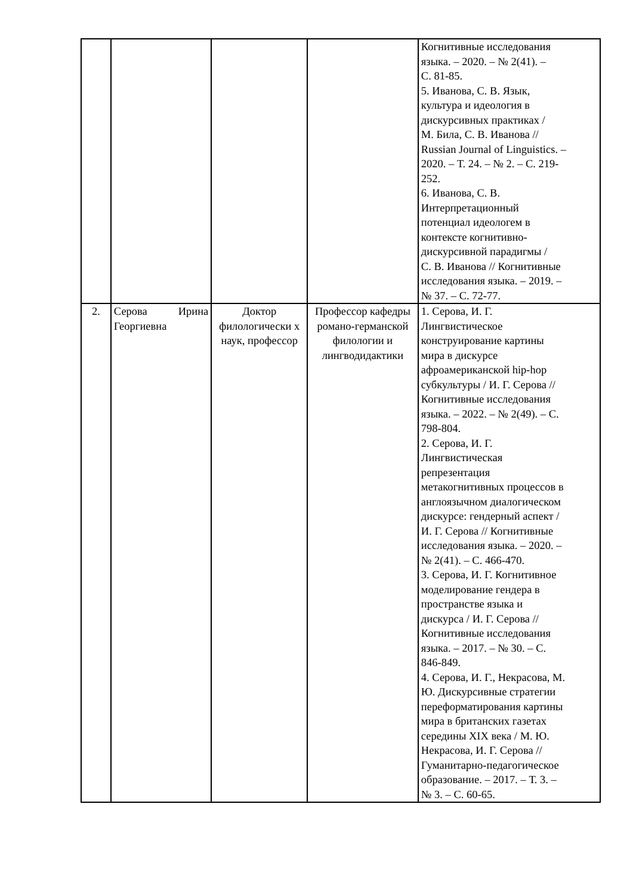| | | | | Когнитивные исследования языка. – 2020. – № 2(41). – С. 81-85. 5. Иванова, С. В. Язык, культура и идеология в дискурсивных практиках / М. Била, С. В. Иванова // Russian Journal of Linguistics. – 2020. – Т. 24. – № 2. – С. 219- 252. 6. Иванова, С. В. Интерпретационный потенциал идеологем в контексте когнитивно- дискурсивной парадигмы / С. В. Иванова // Когнитивные исследования языка. – 2019. – № 37. – С. 72-77. |
| 2. | Серова Ирина Георгиевна | Доктор филологически х наук, профессор | Профессор кафедры романо-германской филологии и лингводидактики | 1. Серова, И. Г. Лингвистическое конструирование картины мира в дискурсе афроамериканской hip-hop субкультуры / И. Г. Серова // Когнитивные исследования языка. – 2022. – № 2(49). – С. 798-804. 2. Серова, И. Г. Лингвистическая репрезентация метакогнитивных процессов в англоязычном диалогическом дискурсе: гендерный аспект / И. Г. Серова // Когнитивные исследования языка. – 2020. – № 2(41). – С. 466-470. 3. Серова, И. Г. Когнитивное моделирование гендера в пространстве языка и дискурса / И. Г. Серова // Когнитивные исследования языка. – 2017. – № 30. – С. 846-849. 4. Серова, И. Г., Некрасова, М. Ю. Дискурсивные стратегии переформатирования картины мира в британских газетах середины XIX века / М. Ю. Некрасова, И. Г. Серова // Гуманитарно-педагогическое образование. – 2017. – Т. 3. – № 3. – С. 60-65. |